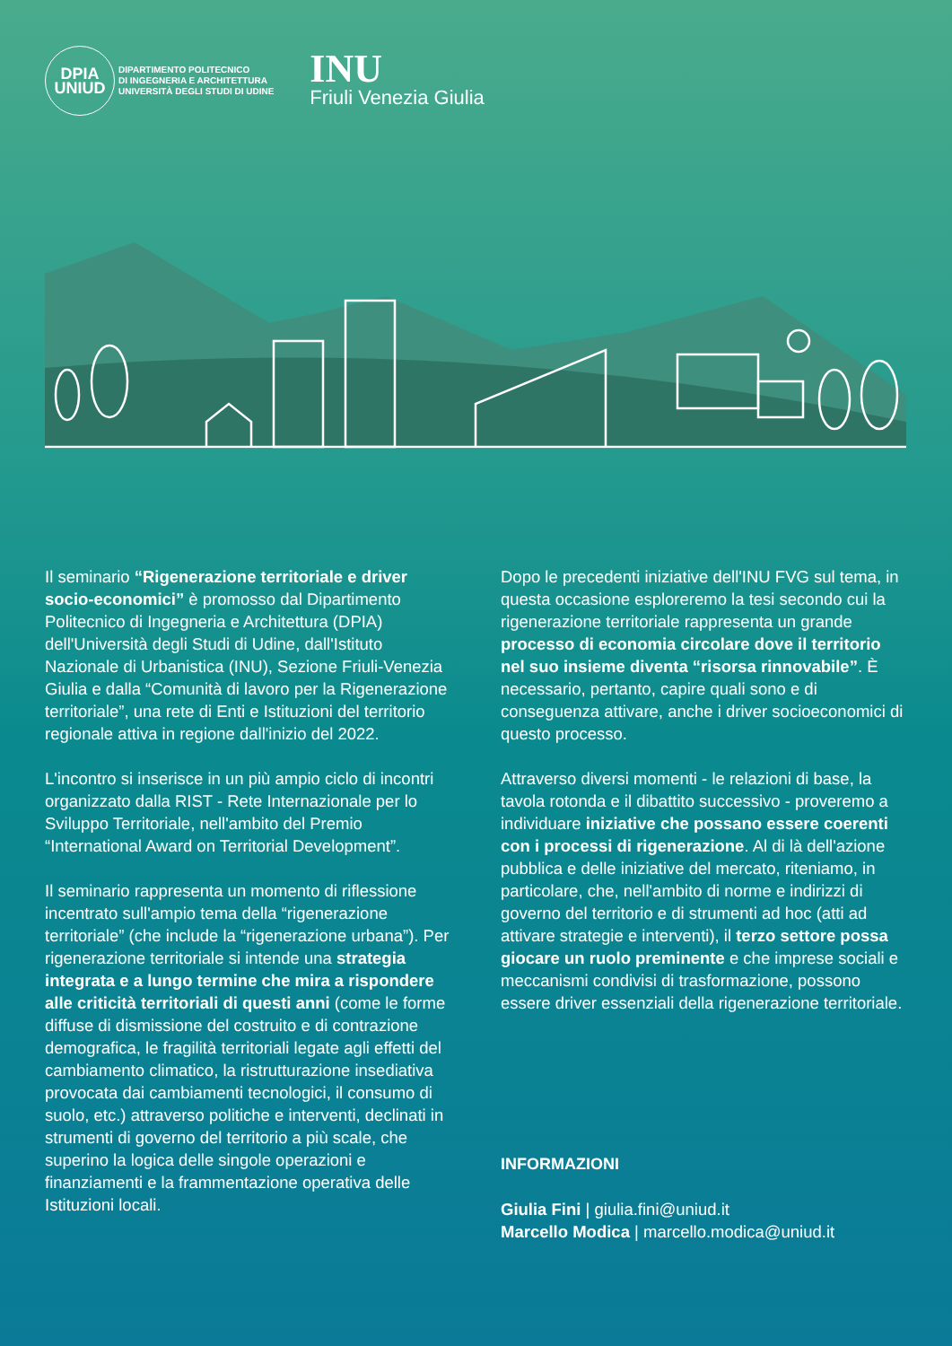DPIA
UNIUD
DIPARTIMENTO POLITECNICO
DI INGEGNERIA E ARCHITETTURA
UNIVERSITÀ DEGLI STUDI DI UDINE
INU
Friuli Venezia Giulia
Il seminario “Rigenerazione territoriale e driver socio-economici” è promosso dal Dipartimento Politecnico di Ingegneria e Architettura (DPIA) dell'Università degli Studi di Udine, dall'Istituto Nazionale di Urbanistica (INU), Sezione Friuli-Venezia Giulia e dalla “Comunità di lavoro per la Rigenerazione territoriale”, una rete di Enti e Istituzioni del territorio regionale attiva in regione dall'inizio del 2022.
L'incontro si inserisce in un più ampio ciclo di incontri organizzato dalla RIST - Rete Internazionale per lo Sviluppo Territoriale, nell'ambito del Premio “International Award on Territorial Development”.
Il seminario rappresenta un momento di riflessione incentrato sull'ampio tema della “rigenerazione territoriale” (che include la “rigenerazione urbana”). Per rigenerazione territoriale si intende una strategia integrata e a lungo termine che mira a rispondere alle criticità territoriali di questi anni (come le forme diffuse di dismissione del costruito e di contrazione demografica, le fragilità territoriali legate agli effetti del cambiamento climatico, la ristrutturazione insediativa provocata dai cambiamenti tecnologici, il consumo di suolo, etc.) attraverso politiche e interventi, declinati in strumenti di governo del territorio a più scale, che superino la logica delle singole operazioni e finanziamenti e la frammentazione operativa delle Istituzioni locali.
Dopo le precedenti iniziative dell'INU FVG sul tema, in questa occasione esploreremo la tesi secondo cui la rigenerazione territoriale rappresenta un grande processo di economia circolare dove il territorio nel suo insieme diventa “risorsa rinnovabile”. È necessario, pertanto, capire quali sono e di conseguenza attivare, anche i driver socioeconomici di questo processo.
Attraverso diversi momenti - le relazioni di base, la tavola rotonda e il dibattito successivo - proveremo a individuare iniziative che possano essere coerenti con i processi di rigenerazione. Al di là dell'azione pubblica e delle iniziative del mercato, riteniamo, in particolare, che, nell'ambito di norme e indirizzi di governo del territorio e di strumenti ad hoc (atti ad attivare strategie e interventi), il terzo settore possa giocare un ruolo preminente e che imprese sociali e meccanismi condivisi di trasformazione, possono essere driver essenziali della rigenerazione territoriale.
INFORMAZIONI
Giulia Fini | giulia.fini@uniud.it
Marcello Modica | marcello.modica@uniud.it